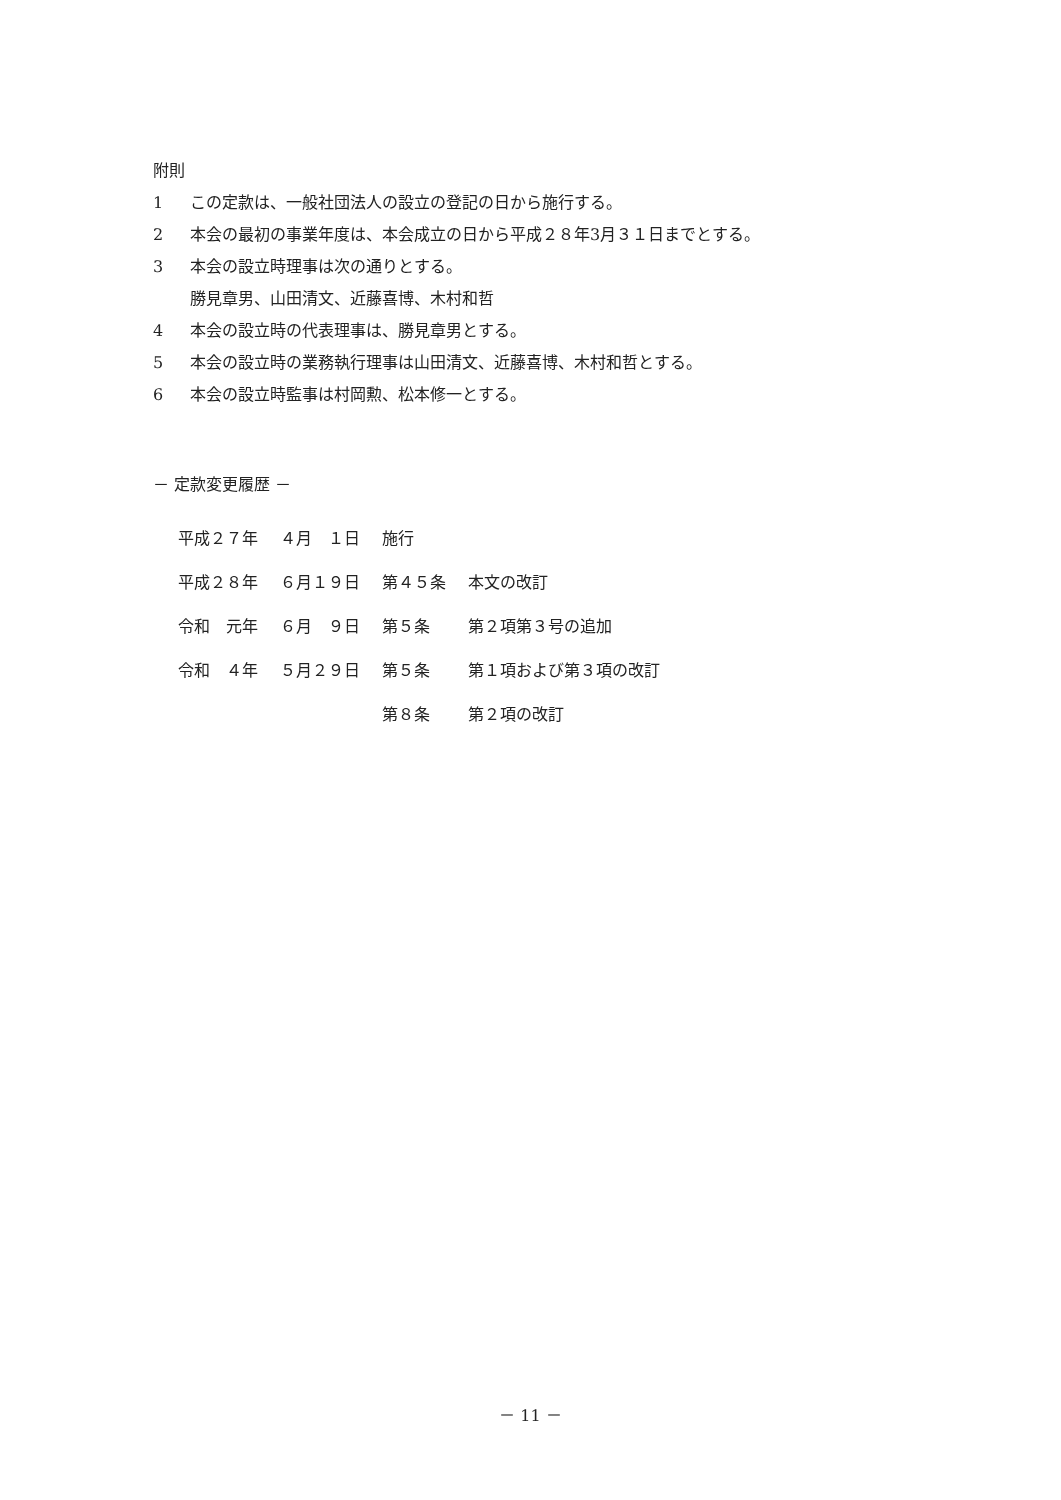附則
1 この定款は、一般社団法人の設立の登記の日から施行する。
2 本会の最初の事業年度は、本会成立の日から平成２８年3月３１日までとする。
3 本会の設立時理事は次の通りとする。
勝見章男、山田清文、近藤喜博、木村和哲
4 本会の設立時の代表理事は、勝見章男とする。
5 本会の設立時の業務執行理事は山田清文、近藤喜博、木村和哲とする。
6 本会の設立時監事は村岡勲、松本修一とする。
－ 定款変更履歴 －
| 平成２７年 | ４月 １日 | 施行 | |
| 平成２８年 | ６月１９日 | 第４５条 | 本文の改訂 |
| 令和 元年 | ６月 ９日 | 第５条 | 第２項第３号の追加 |
| 令和 ４年 | ５月２９日 | 第５条 | 第１項および第３項の改訂 |
| | | 第８条 | 第２項の改訂 |
－ 11 －